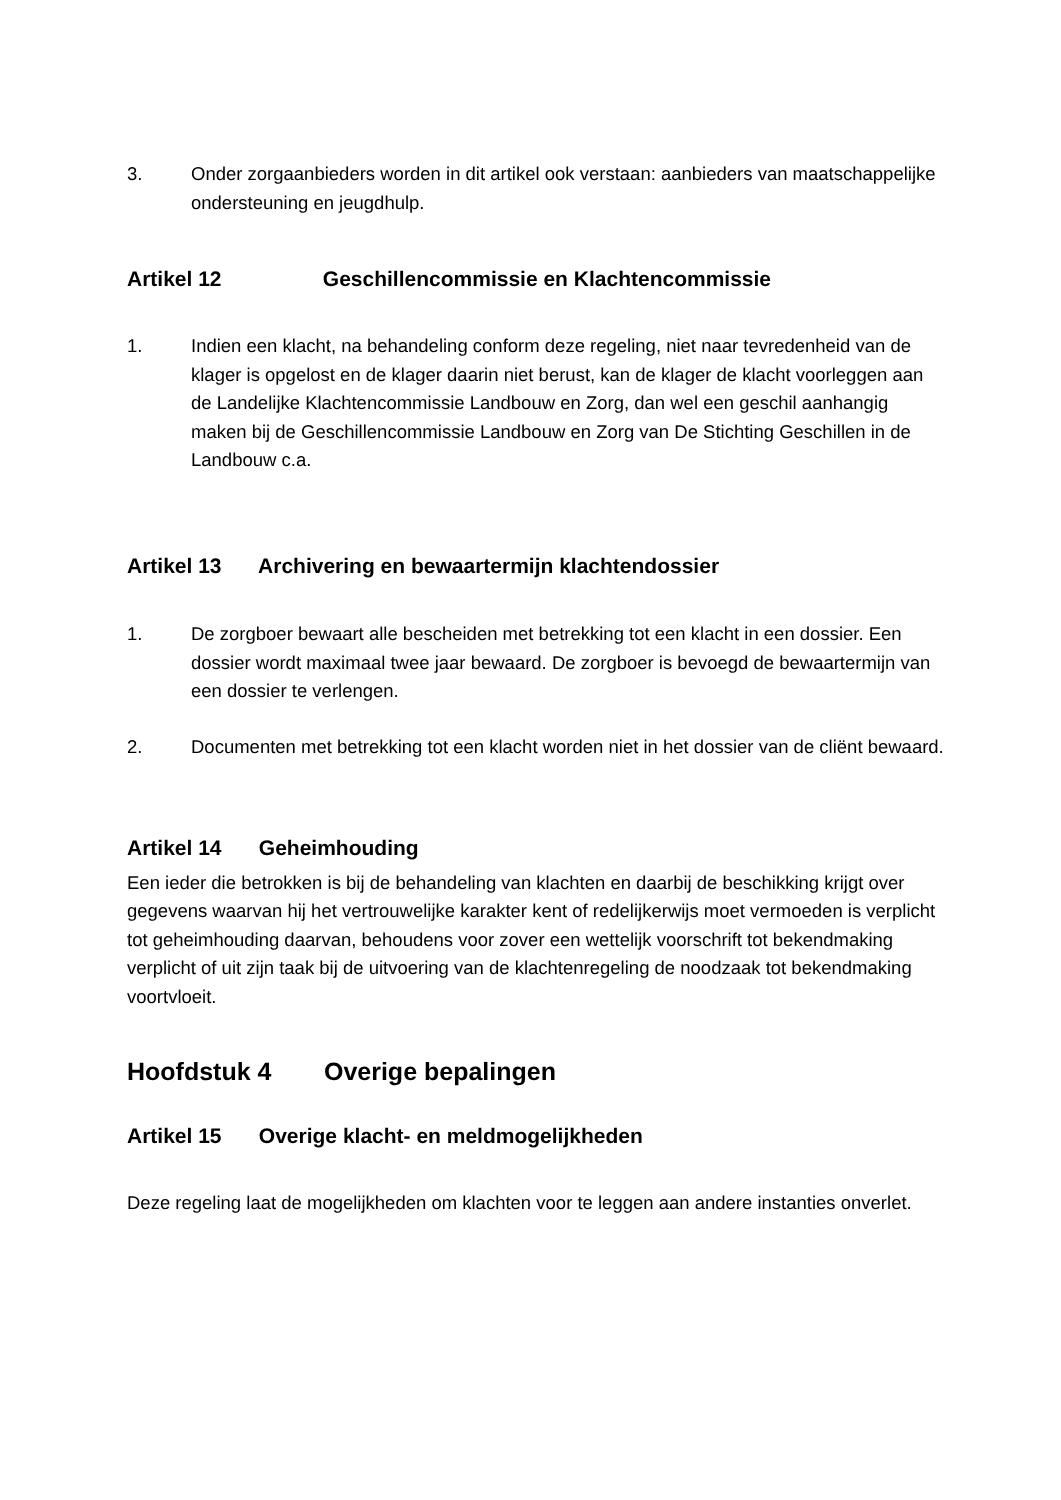3. Onder zorgaanbieders worden in dit artikel ook verstaan: aanbieders van maatschappelijke ondersteuning en jeugdhulp.
Artikel 12 Geschillencommissie en Klachtencommissie
1. Indien een klacht, na behandeling conform deze regeling, niet naar tevredenheid van de klager is opgelost en de klager daarin niet berust, kan de klager de klacht voorleggen aan de Landelijke Klachtencommissie Landbouw en Zorg, dan wel een geschil aanhangig maken bij de Geschillencommissie Landbouw en Zorg van De Stichting Geschillen in de Landbouw c.a.
Artikel 13 Archivering en bewaartermijn klachtendossier
1. De zorgboer bewaart alle bescheiden met betrekking tot een klacht in een dossier. Een dossier wordt maximaal twee jaar bewaard. De zorgboer is bevoegd de bewaartermijn van een dossier te verlengen.
2. Documenten met betrekking tot een klacht worden niet in het dossier van de cliënt bewaard.
Artikel 14 Geheimhouding
Een ieder die betrokken is bij de behandeling van klachten en daarbij de beschikking krijgt over gegevens waarvan hij het vertrouwelijke karakter kent of redelijkerwijs moet vermoeden is verplicht tot geheimhouding daarvan, behoudens voor zover een wettelijk voorschrift tot bekendmaking verplicht of uit zijn taak bij de uitvoering van de klachtenregeling de noodzaak tot bekendmaking voortvloeit.
Hoofdstuk 4 Overige bepalingen
Artikel 15 Overige klacht- en meldmogelijkheden
Deze regeling laat de mogelijkheden om klachten voor te leggen aan andere instanties onverlet.